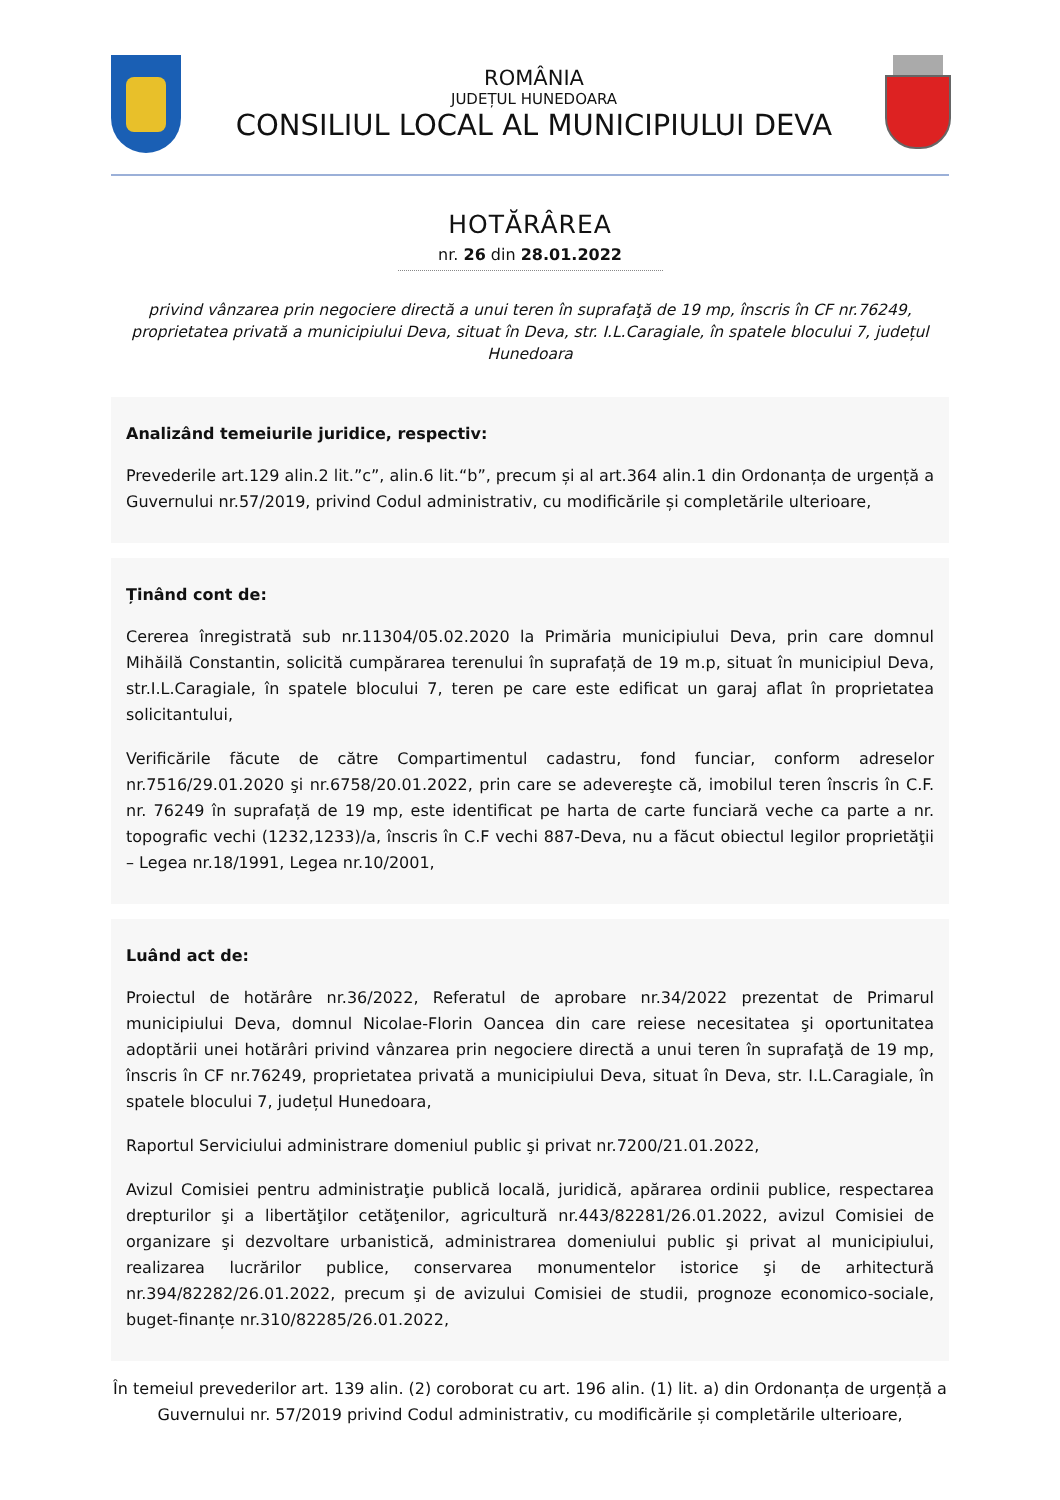ROMÂNIA
JUDEȚUL HUNEDOARA
CONSILIUL LOCAL AL MUNICIPIULUI DEVA
HOTĂRÂREA
nr. 26 din 28.01.2022
privind vânzarea prin negociere directă a unui teren în suprafaţă de 19 mp, înscris în CF nr.76249, proprietatea privată a municipiului Deva, situat în Deva, str. I.L.Caragiale, în spatele blocului 7, județul Hunedoara
Analizând temeiurile juridice, respectiv:
Prevederile art.129 alin.2 lit.”c”, alin.6 lit.“b”, precum și al art.364 alin.1 din Ordonanța de urgență a Guvernului nr.57/2019, privind Codul administrativ, cu modificările și completările ulterioare,
Ținând cont de:
Cererea înregistrată sub nr.11304/05.02.2020 la Primăria municipiului Deva, prin care domnul Mihăilă Constantin, solicită cumpărarea terenului în suprafață de 19 m.p, situat în municipiul Deva, str.I.L.Caragiale, în spatele blocului 7, teren pe care este edificat un garaj aflat în proprietatea solicitantului,
Verificările făcute de către Compartimentul cadastru, fond funciar, conform adreselor nr.7516/29.01.2020 şi nr.6758/20.01.2022, prin care se adevereşte că, imobilul teren înscris în C.F. nr. 76249 în suprafață de 19 mp, este identificat pe harta de carte funciară veche ca parte a nr. topografic vechi (1232,1233)/a, înscris în C.F vechi 887-Deva, nu a făcut obiectul legilor proprietăţii – Legea nr.18/1991, Legea nr.10/2001,
Luând act de:
Proiectul de hotărâre nr.36/2022, Referatul de aprobare nr.34/2022 prezentat de Primarul municipiului Deva, domnul Nicolae-Florin Oancea din care reiese necesitatea şi oportunitatea adoptării unei hotărâri privind vânzarea prin negociere directă a unui teren în suprafaţă de 19 mp, înscris în CF nr.76249, proprietatea privată a municipiului Deva, situat în Deva, str. I.L.Caragiale, în spatele blocului 7, județul Hunedoara,
Raportul Serviciului administrare domeniul public şi privat nr.7200/21.01.2022,
Avizul Comisiei pentru administraţie publică locală, juridică, apărarea ordinii publice, respectarea drepturilor şi a libertăţilor cetăţenilor, agricultură nr.443/82281/26.01.2022, avizul Comisiei de organizare şi dezvoltare urbanistică, administrarea domeniului public şi privat al municipiului, realizarea lucrărilor publice, conservarea monumentelor istorice şi de arhitectură nr.394/82282/26.01.2022, precum şi de avizului Comisiei de studii, prognoze economico-sociale, buget-finanțe nr.310/82285/26.01.2022,
În temeiul prevederilor art. 139 alin. (2) coroborat cu art. 196 alin. (1) lit. a) din Ordonanța de urgență a Guvernului nr. 57/2019 privind Codul administrativ, cu modificările și completările ulterioare,